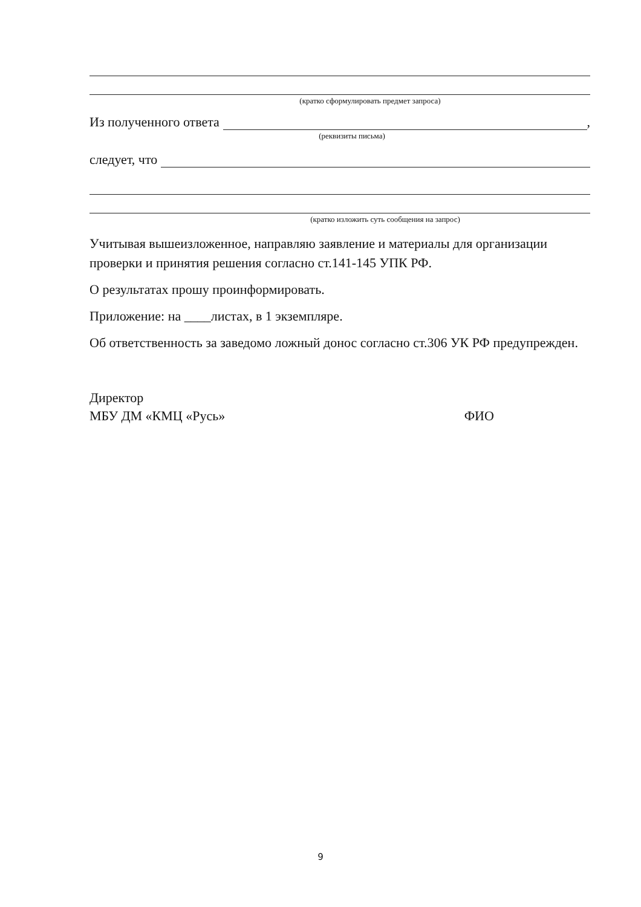(кратко сформулировать предмет запроса)
Из полученного ответа ,
(реквизиты письма)
следует, что
(кратко изложить суть сообщения на запрос)
Учитывая вышеизложенное, направляю заявление и материалы для организации проверки и принятия решения согласно ст.141-145 УПК РФ.
О результатах прошу проинформировать.
Приложение: на ____листах, в 1 экземпляре.
Об ответственность за заведомо ложный донос согласно ст.306 УК РФ предупрежден.
Директор
МБУ ДМ «КМЦ «Русь» ФИО
9